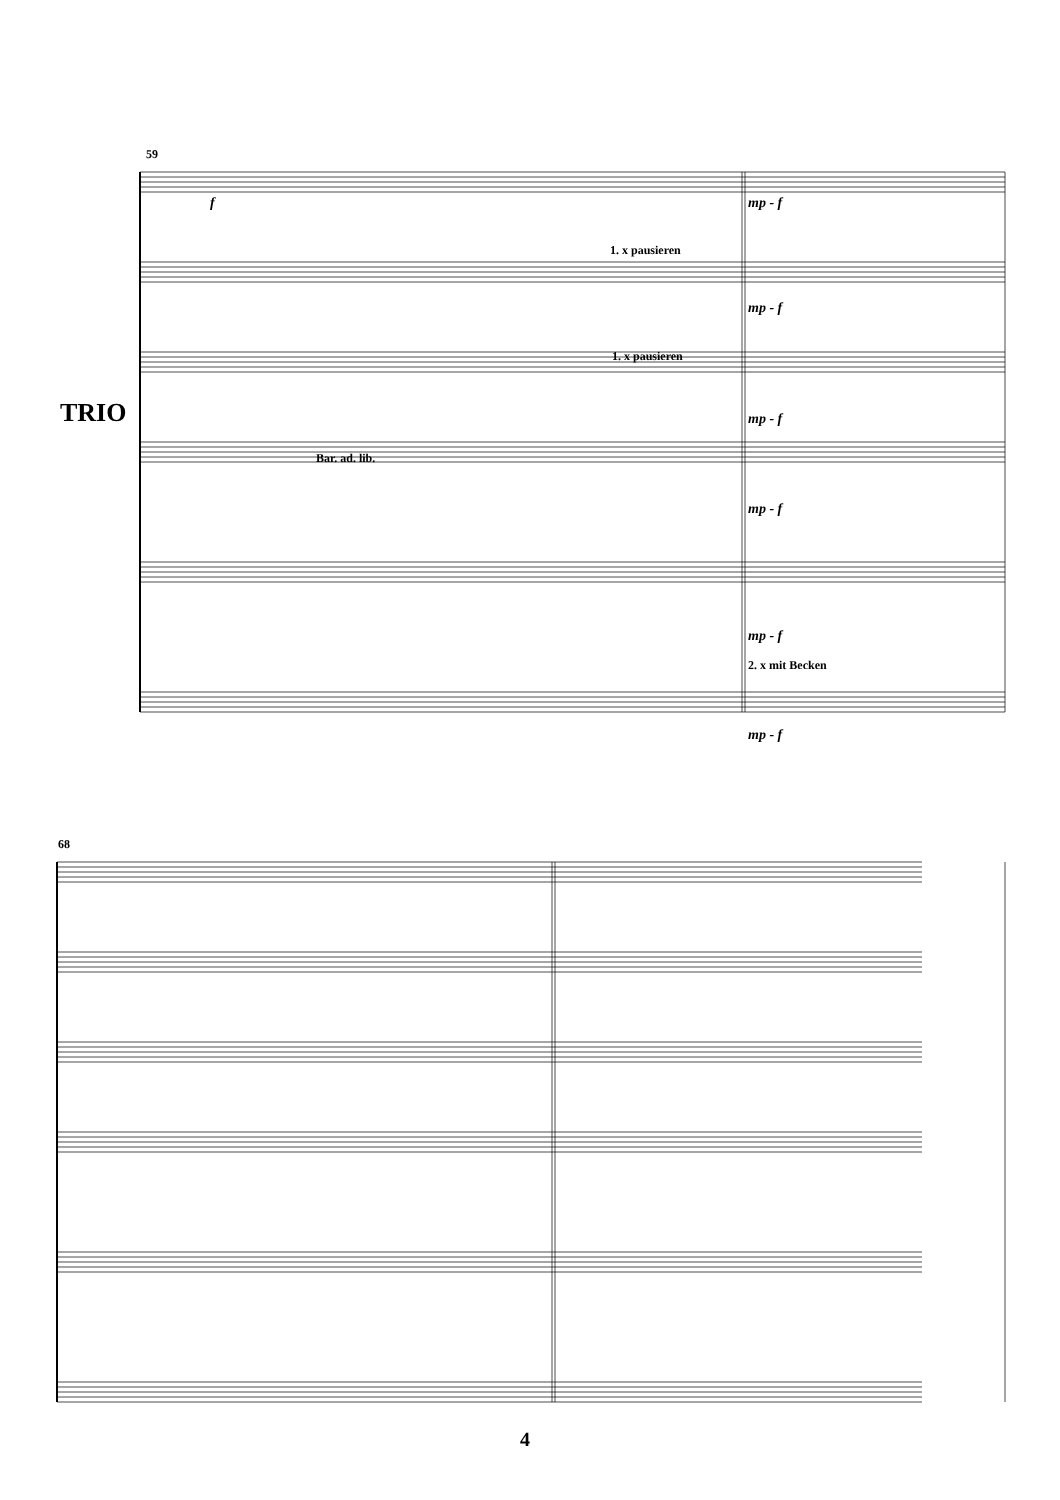59
TRIO
f mp - f
1. x pausieren
mp - f
1. x pausieren
mp - f
Bar. ad. lib.
mp - f
mp - f
2. x mit Becken
mp - f
68
4